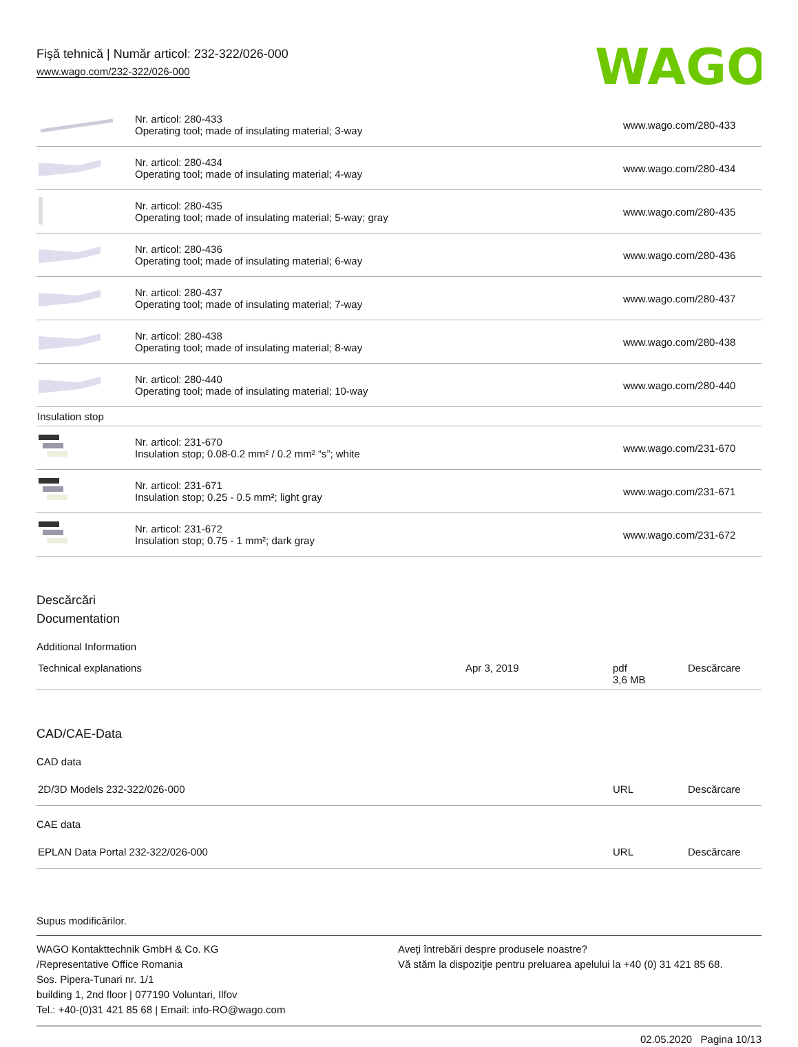Fişă tehnică | Număr articol: 232-322/026-000
www.wago.com/232-322/026-000
WAGO
| | Nr. articol: 280-433 Operating tool; made of insulating material; 3-way | www.wago.com/280-433 |
| | Nr. articol: 280-434 Operating tool; made of insulating material; 4-way | www.wago.com/280-434 |
| | Nr. articol: 280-435 Operating tool; made of insulating material; 5-way; gray | www.wago.com/280-435 |
| | Nr. articol: 280-436 Operating tool; made of insulating material; 6-way | www.wago.com/280-436 |
| | Nr. articol: 280-437 Operating tool; made of insulating material; 7-way | www.wago.com/280-437 |
| | Nr. articol: 280-438 Operating tool; made of insulating material; 8-way | www.wago.com/280-438 |
| | Nr. articol: 280-440 Operating tool; made of insulating material; 10-way | www.wago.com/280-440 |
| Insulation stop | | |
| | Nr. articol: 231-670 Insulation stop; 0.08-0.2 mm² / 0.2 mm² “s”; white | www.wago.com/231-670 |
| | Nr. articol: 231-671 Insulation stop; 0.25 - 0.5 mm²; light gray | www.wago.com/231-671 |
| | Nr. articol: 231-672 Insulation stop; 0.75 - 1 mm²; dark gray | www.wago.com/231-672 |
Descărcări
Documentation
Additional Information
| Technical explanations | Apr 3, 2019 | pdf 3,6 MB | Descărcare |
CAD/CAE-Data
CAD data
| 2D/3D Models 232-322/026-000 | URL | Descărcare |
CAE data
| EPLAN Data Portal 232-322/026-000 | URL | Descărcare |
Supus modificărilor.
WAGO Kontakttechnik GmbH & Co. KG
/Representative Office Romania
Sos. Pipera-Tunari nr. 1/1
building 1, 2nd floor | 077190 Voluntari, Ilfov
Tel.: +40-(0)31 421 85 68 | Email: info-RO@wago.com
Aveţi întrebări despre produsele noastre?
Vă stăm la dispoziţie pentru preluarea apelului la +40 (0) 31 421 85 68.
02.05.2020 Pagina 10/13